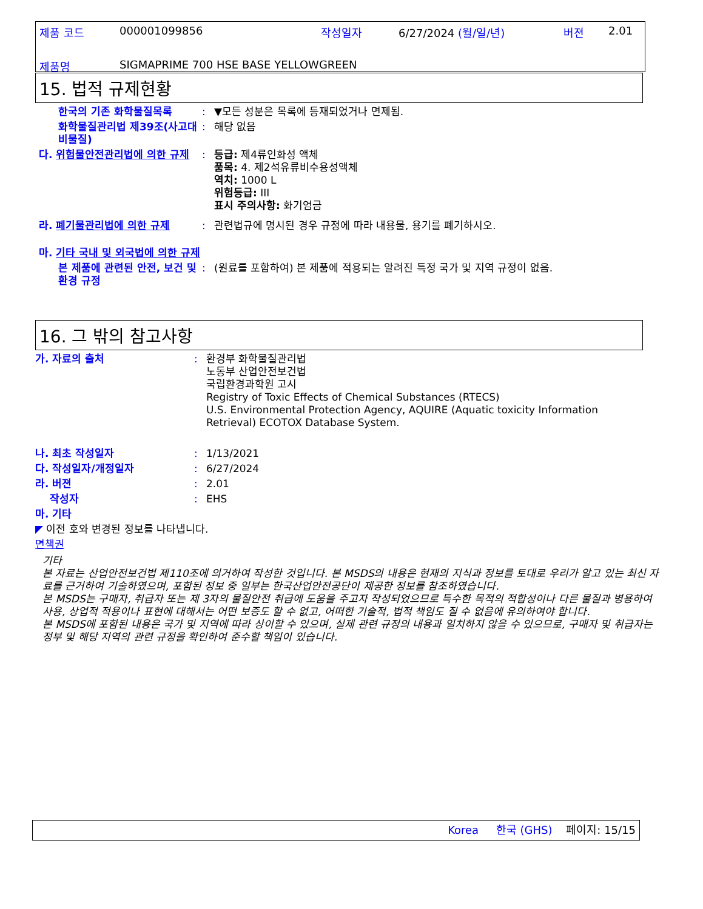제품 코드 000001099856 작성일자 6/27/2024 (월/일/년) 버젼 2.01
제품명 SIGMAPRIME 700 HSE BASE YELLOWGREEN
15. 법적 규제현황
한국의 기존 화학물질목록: ▼모든 성분은 목록에 등재되었거나 면제됨.
화학물질관리법 제39조(사고대비물질): 해당 없음
다. 위험물안전관리법에 의한 규제: 등급: 제4류인화성 액체
품목: 4. 제2석유류비수용성액체
역치: 1000 L
위험등급: III
표시 주의사항: 화기엄금
라. 폐기물관리법에 의한 규제: 관련법규에 명시된 경우 규정에 따라 내용물, 용기를 폐기하시오.
마. 기타 국내 및 외국법에 의한 규제
본 제품에 관련된 안전, 보건 및 환경 규정: (원료를 포함하여) 본 제품에 적용되는 알려진 특정 국가 및 지역 규정이 없음.
16. 그 밖의 참고사항
가. 자료의 출처: 환경부 화학물질관리법
노동부 산업안전보건법
국립환경과학원 고시
Registry of Toxic Effects of Chemical Substances (RTECS)
U.S. Environmental Protection Agency, AQUIRE (Aquatic toxicity Information Retrieval) ECOTOX Database System.
나. 최초 작성일자: 1/13/2021
다. 작성일자/개정일자: 6/27/2024
라. 버젼: 2.01
작성자: EHS
마. 기타
◤ 이전 호와 변경된 정보를 나타냅니다.
면책권
기타
본 자료는 산업안전보건법 제110조에 의거하여 작성한 것입니다. 본 MSDS의 내용은 현재의 지식과 정보를 토대로 우리가 알고 있는 최신 자료를 근거하여 기술하였으며, 포함된 정보 중 일부는 한국산업안전공단이 제공한 정보를 참조하였습니다.
본 MSDS는 구매자, 취급자 또는 제 3자의 물질안전 취급에 도움을 주고자 작성되었으므로 특수한 목적의 적합성이나 다른 물질과 병용하여 사용, 상업적 적용이나 표현에 대해서는 어떤 보증도 할 수 없고, 어떠한 기술적, 법적 책임도 질 수 없음에 유의하여야 합니다.
본 MSDS에 포함된 내용은 국가 및 지역에 따라 상이할 수 있으며, 실제 관련 규정의 내용과 일치하지 않을 수 있으므로, 구매자 및 취급자는 정부 및 해당 지역의 관련 규정을 확인하여 준수할 책임이 있습니다.
Korea 한국 (GHS) 페이지: 15/15